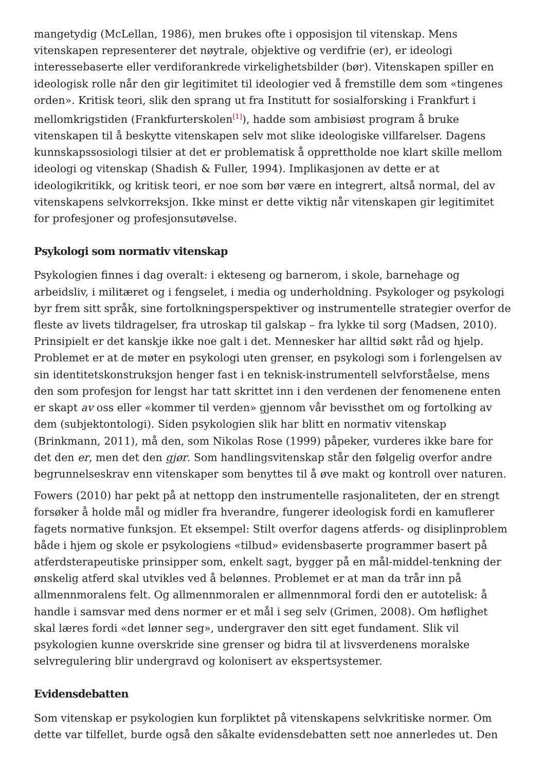mangetydig (McLellan, 1986), men brukes ofte i opposisjon til vitenskap. Mens vitenskapen representerer det nøytrale, objektive og verdifrie (er), er ideologi interessebaserte eller verdiforankrede virkelighetsbilder (bør). Vitenskapen spiller en ideologisk rolle når den gir legitimitet til ideologier ved å fremstille dem som «tingenes orden». Kritisk teori, slik den sprang ut fra Institutt for sosialforsking i Frankfurt i mellomkrigstiden (Frankfurterskolen<sup>[1]</sup>), hadde som ambisiøst program å bruke vitenskapen til å beskytte vitenskapen selv mot slike ideologiske villfarelser. Dagens kunnskapssosiologi tilsier at det er problematisk å opprettholde noe klart skille mellom ideologi og vitenskap (Shadish & Fuller, 1994). Implikasjonen av dette er at ideologikritikk, og kritisk teori, er noe som bør være en integrert, altså normal, del av vitenskapens selvkorreksjon. Ikke minst er dette viktig når vitenskapen gir legitimitet for profesjoner og profesjonsutøvelse.
Psykologi som normativ vitenskap
Psykologien finnes i dag overalt: i ekteseng og barnerom, i skole, barnehage og arbeidsliv, i militæret og i fengselet, i media og underholdning. Psykologer og psykologi byr frem sitt språk, sine fortolkningsperspektiver og instrumentelle strategier overfor de fleste av livets tildragelser, fra utroskap til galskap – fra lykke til sorg (Madsen, 2010). Prinsipielt er det kanskje ikke noe galt i det. Mennesker har alltid søkt råd og hjelp. Problemet er at de møter en psykologi uten grenser, en psykologi som i forlengelsen av sin identitetskonstruksjon henger fast i en teknisk-instrumentell selvforståelse, mens den som profesjon for lengst har tatt skrittet inn i den verdenen der fenomenene enten er skapt av oss eller «kommer til verden» gjennom vår bevissthet om og fortolking av dem (subjektontologi). Siden psykologien slik har blitt en normativ vitenskap (Brinkmann, 2011), må den, som Nikolas Rose (1999) påpeker, vurderes ikke bare for det den er, men det den gjør. Som handlingsvitenskap står den følgelig overfor andre begrunnelseskrav enn vitenskaper som benyttes til å øve makt og kontroll over naturen.
Fowers (2010) har pekt på at nettopp den instrumentelle rasjonaliteten, der en strengt forsøker å holde mål og midler fra hverandre, fungerer ideologisk fordi en kamuflerer fagets normative funksjon. Et eksempel: Stilt overfor dagens atferds- og disiplinproblem både i hjem og skole er psykologiens «tilbud» evidensbaserte programmer basert på atferdsterapeutiske prinsipper som, enkelt sagt, bygger på en mål-middel-tenkning der ønskelig atferd skal utvikles ved å belønnes. Problemet er at man da trår inn på allmennmoralens felt. Og allmennmoralen er allmennmoral fordi den er autotelisk: å handle i samsvar med dens normer er et mål i seg selv (Grimen, 2008). Om høflighet skal læres fordi «det lønner seg», undergraver den sitt eget fundament. Slik vil psykologien kunne overskride sine grenser og bidra til at livsverdenens moralske selvregulering blir undergravd og kolonisert av ekspertsystemer.
Evidensdebatten
Som vitenskap er psykologien kun forpliktet på vitenskapens selvkritiske normer. Om dette var tilfellet, burde også den såkalte evidensdebatten sett noe annerledes ut. Den